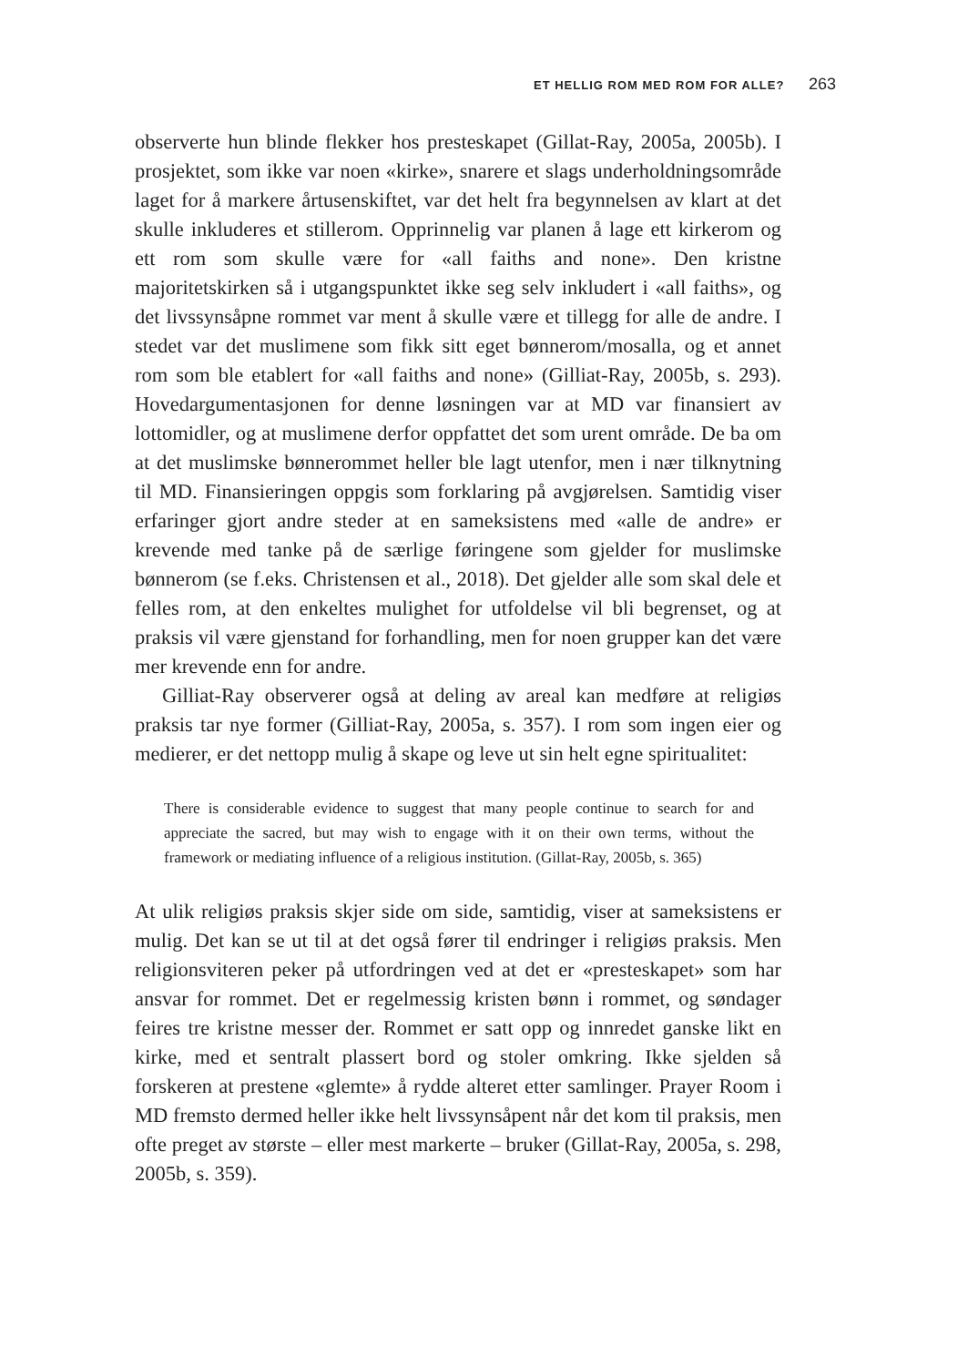ET HELLIG ROM MED ROM FOR ALLE? 263
observerte hun blinde flekker hos presteskapet (Gillat-Ray, 2005a, 2005b). I prosjektet, som ikke var noen «kirke», snarere et slags underholdnings­område laget for å markere årtusenskiftet, var det helt fra begynnelsen av klart at det skulle inkluderes et stillerom. Opprinnelig var planen å lage ett kirkerom og ett rom som skulle være for «all faiths and none». Den kristne majoritetskirken så i utgangspunktet ikke seg selv inkludert i «all faiths», og det livssynsåpne rommet var ment å skulle være et tillegg for alle de andre. I stedet var det muslimene som fikk sitt eget bønnerom/mosalla, og et annet rom som ble etablert for «all faiths and none» (Gilliat-Ray, 2005b, s. 293). Hovedargumentasjonen for denne løsningen var at MD var finansiert av lottomidler, og at muslimene derfor oppfattet det som urent område. De ba om at det muslimske bønnerommet heller ble lagt utenfor, men i nær tilknytning til MD. Finansieringen oppgis som forklaring på avgjørelsen. Samtidig viser erfaringer gjort andre steder at en sameksistens med «alle de andre» er krevende med tanke på de særlige føringene som gjelder for muslimske bønnerom (se f.eks. Christensen et al., 2018). Det gjelder alle som skal dele et felles rom, at den enkeltes mulighet for utfoldelse vil bli begrenset, og at praksis vil være gjenstand for forhandling, men for noen grupper kan det være mer krevende enn for andre.
Gilliat-Ray observerer også at deling av areal kan medføre at reli­giøs praksis tar nye former (Gilliat-Ray, 2005a, s. 357). I rom som ingen eier og medierer, er det nettopp mulig å skape og leve ut sin helt egne spiritualitet:
There is considerable evidence to suggest that many people continue to search for and appreciate the sacred, but may wish to engage with it on their own terms, without the framework or mediating influence of a religious institution. (Gillat-Ray, 2005b, s. 365)
At ulik religiøs praksis skjer side om side, samtidig, viser at sameksistens er mulig. Det kan se ut til at det også fører til endringer i religiøs praksis. Men religionsviteren peker på utfordringen ved at det er «presteskapet» som har ansvar for rommet. Det er regelmessig kristen bønn i rommet, og søndager feires tre kristne messer der. Rommet er satt opp og innredet ganske likt en kirke, med et sentralt plassert bord og stoler omkring. Ikke sjelden så forskeren at prestene «glemte» å rydde alteret etter samlinger. Prayer Room i MD fremsto dermed heller ikke helt livssynsåpent når det kom til praksis, men ofte preget av største – eller mest markerte – bruker (Gillat-Ray, 2005a, s. 298, 2005b, s. 359).